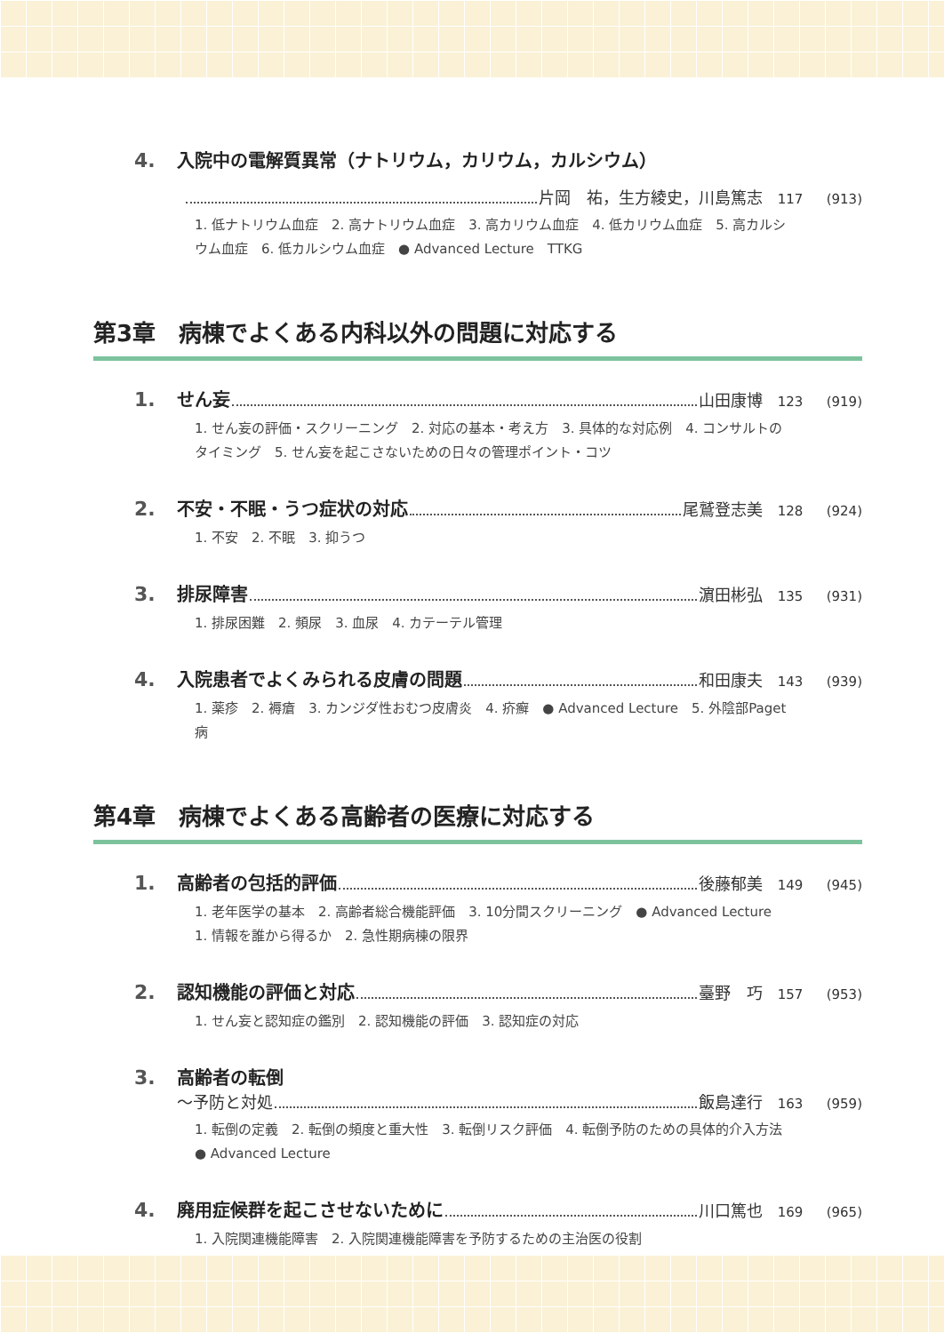4. 入院中の電解質異常（ナトリウム，カリウム，カルシウム）
片岡　祐，生方綾史，川島篤志 117 (913)
1. 低ナトリウム血症　2. 高ナトリウム血症　3. 高カリウム血症　4. 低カリウム血症　5. 高カルシウム血症　6. 低カルシウム血症　● Advanced Lecture　TTKG
第3章　病棟でよくある内科以外の問題に対応する
1. せん妄 山田康博 123 (919)
1. せん妄の評価・スクリーニング　2. 対応の基本・考え方　3. 具体的な対応例　4. コンサルトのタイミング　5. せん妄を起こさないための日々の管理ポイント・コツ
2. 不安・不眠・うつ症状の対応 尾鷲登志美 128 (924)
1. 不安　2. 不眠　3. 抑うつ
3. 排尿障害 濵田彬弘 135 (931)
1. 排尿困難　2. 頻尿　3. 血尿　4. カテーテル管理
4. 入院患者でよくみられる皮膚の問題 和田康夫 143 (939)
1. 薬疹　2. 褥瘡　3. カンジダ性おむつ皮膚炎　4. 疥癬　● Advanced Lecture　5. 外陰部Paget病
第4章　病棟でよくある高齢者の医療に対応する
1. 高齢者の包括的評価 後藤郁美 149 (945)
1. 老年医学の基本　2. 高齢者総合機能評価　3. 10分間スクリーニング　● Advanced Lecture　1. 情報を誰から得るか　2. 急性期病棟の限界
2. 認知機能の評価と対応 臺野　巧 157 (953)
1. せん妄と認知症の鑑別　2. 認知機能の評価　3. 認知症の対応
3. 高齢者の転倒
〜予防と対処 飯島達行 163 (959)
1. 転倒の定義　2. 転倒の頻度と重大性　3. 転倒リスク評価　4. 転倒予防のための具体的介入方法　● Advanced Lecture
4. 廃用症候群を起こさせないために 川口篤也 169 (965)
1. 入院関連機能障害　2. 入院関連機能障害を予防するための主治医の役割